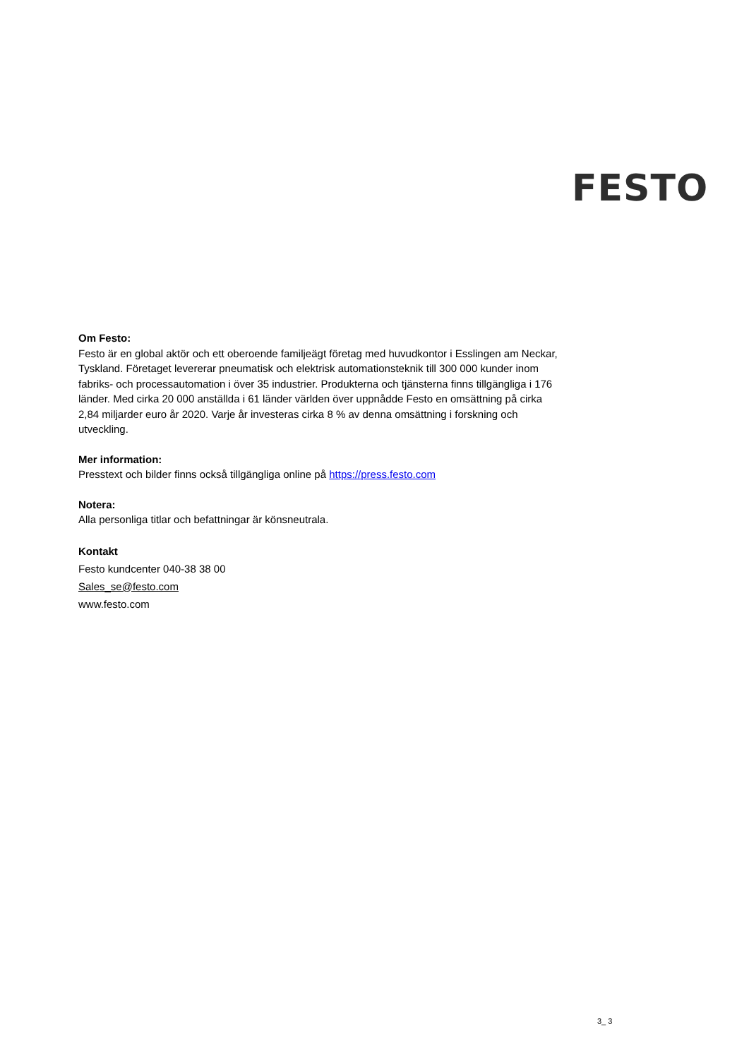FESTO
Om Festo:
Festo är en global aktör och ett oberoende familjeägt företag med huvudkontor i Esslingen am Neckar, Tyskland. Företaget levererar pneumatisk och elektrisk automationsteknik till 300 000 kunder inom fabriks- och processautomation i över 35 industrier. Produkterna och tjänsterna finns tillgängliga i 176 länder. Med cirka 20 000 anställda i 61 länder världen över uppnådde Festo en omsättning på cirka 2,84 miljarder euro år 2020. Varje år investeras cirka 8 % av denna omsättning i forskning och utveckling.
Mer information:
Presstext och bilder finns också tillgängliga online på https://press.festo.com
Notera:
Alla personliga titlar och befattningar är könsneutrala.
Kontakt
Festo kundcenter 040-38 38 00
Sales_se@festo.com
www.festo.com
3_ 3